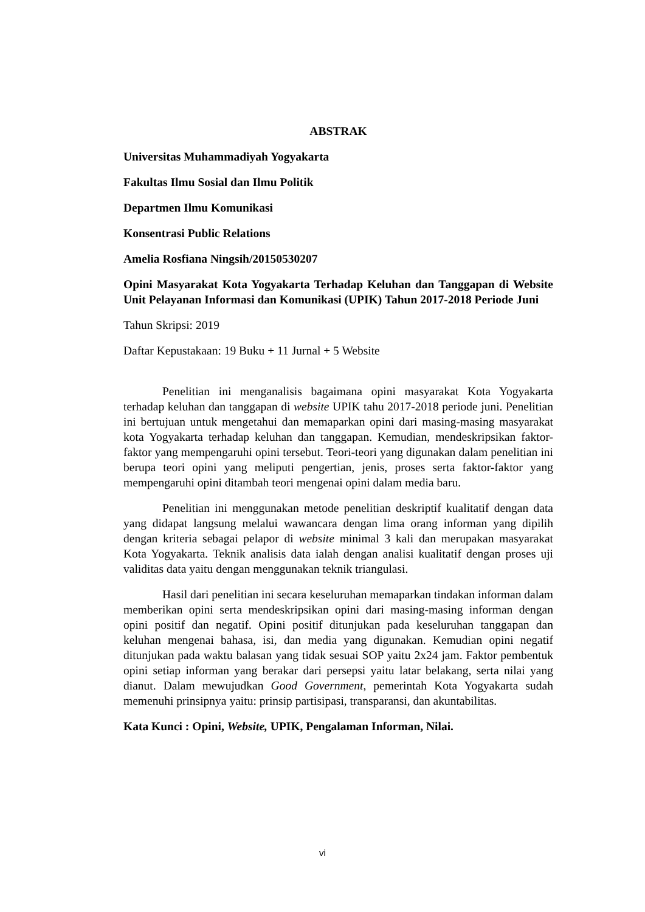ABSTRAK
Universitas Muhammadiyah Yogyakarta
Fakultas Ilmu Sosial dan Ilmu Politik
Departmen Ilmu Komunikasi
Konsentrasi Public Relations
Amelia Rosfiana Ningsih/20150530207
Opini Masyarakat Kota Yogyakarta Terhadap Keluhan dan Tanggapan di Website Unit Pelayanan Informasi dan Komunikasi (UPIK) Tahun 2017-2018 Periode Juni
Tahun Skripsi: 2019
Daftar Kepustakaan: 19 Buku + 11 Jurnal + 5 Website
Penelitian ini menganalisis bagaimana opini masyarakat Kota Yogyakarta terhadap keluhan dan tanggapan di website UPIK tahu 2017-2018 periode juni. Penelitian ini bertujuan untuk mengetahui dan memaparkan opini dari masing-masing masyarakat kota Yogyakarta terhadap keluhan dan tanggapan. Kemudian, mendeskripsikan faktor-faktor yang mempengaruhi opini tersebut. Teori-teori yang digunakan dalam penelitian ini berupa teori opini yang meliputi pengertian, jenis, proses serta faktor-faktor yang mempengaruhi opini ditambah teori mengenai opini dalam media baru.
Penelitian ini menggunakan metode penelitian deskriptif kualitatif dengan data yang didapat langsung melalui wawancara dengan lima orang informan yang dipilih dengan kriteria sebagai pelapor di website minimal 3 kali dan merupakan masyarakat Kota Yogyakarta. Teknik analisis data ialah dengan analisi kualitatif dengan proses uji validitas data yaitu dengan menggunakan teknik triangulasi.
Hasil dari penelitian ini secara keseluruhan memaparkan tindakan informan dalam memberikan opini serta mendeskripsikan opini dari masing-masing informan dengan opini positif dan negatif. Opini positif ditunjukan pada keseluruhan tanggapan dan keluhan mengenai bahasa, isi, dan media yang digunakan. Kemudian opini negatif ditunjukan pada waktu balasan yang tidak sesuai SOP yaitu 2x24 jam. Faktor pembentuk opini setiap informan yang berakar dari persepsi yaitu latar belakang, serta nilai yang dianut. Dalam mewujudkan Good Government, pemerintah Kota Yogyakarta sudah memenuhi prinsipnya yaitu: prinsip partisipasi, transparansi, dan akuntabilitas.
Kata Kunci : Opini, Website, UPIK, Pengalaman Informan, Nilai.
vi